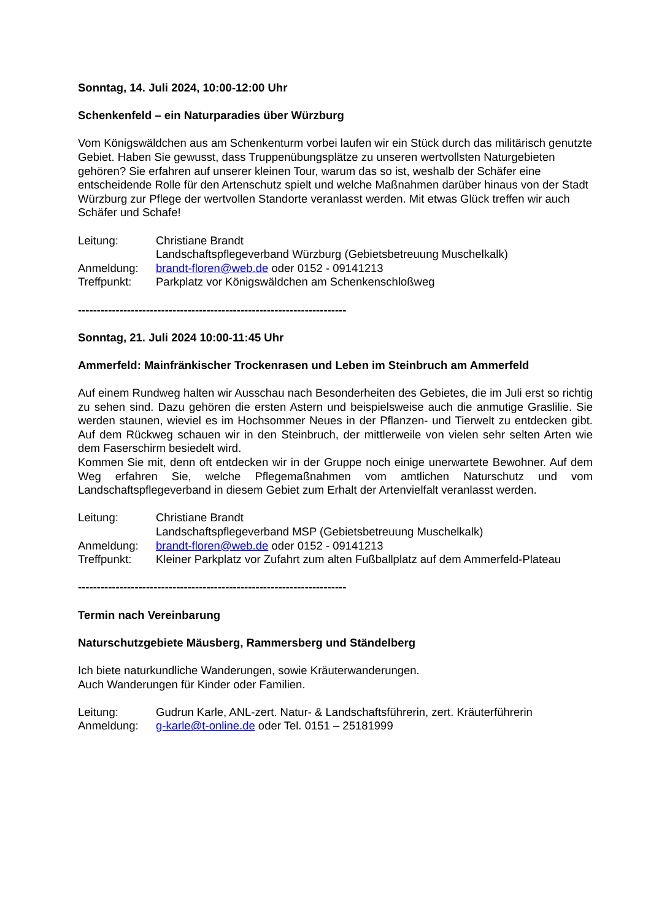Sonntag, 14. Juli 2024, 10:00-12:00 Uhr
Schenkenfeld – ein Naturparadies über Würzburg
Vom Königswäldchen aus am Schenkenturm vorbei laufen wir ein Stück durch das militärisch genutzte Gebiet. Haben Sie gewusst, dass Truppenübungsplätze zu unseren wertvollsten Naturgebieten gehören? Sie erfahren auf unserer kleinen Tour, warum das so ist, weshalb der Schäfer eine entscheidende Rolle für den Artenschutz spielt und welche Maßnahmen darüber hinaus von der Stadt Würzburg zur Pflege der wertvollen Standorte veranlasst werden. Mit etwas Glück treffen wir auch Schäfer und Schafe!
| Leitung: | Christiane Brandt Landschaftspflegeverband Würzburg (Gebietsbetreuung Muschelkalk) |
| Anmeldung: | brandt-floren@web.de oder 0152 - 09141213 |
| Treffpunkt: | Parkplatz vor Königswäldchen am Schenkenschloßweg |
-----------------------------------------------------------------------
Sonntag, 21. Juli 2024 10:00-11:45 Uhr
Ammerfeld: Mainfränkischer Trockenrasen und Leben im Steinbruch am Ammerfeld
Auf einem Rundweg halten wir Ausschau nach Besonderheiten des Gebietes, die im Juli erst so richtig zu sehen sind. Dazu gehören die ersten Astern und beispielsweise auch die anmutige Graslilie. Sie werden staunen, wieviel es im Hochsommer Neues in der Pflanzen- und Tierwelt zu entdecken gibt. Auf dem Rückweg schauen wir in den Steinbruch, der mittlerweile von vielen sehr selten Arten wie dem Faserschirm besiedelt wird.
Kommen Sie mit, denn oft entdecken wir in der Gruppe noch einige unerwartete Bewohner. Auf dem Weg erfahren Sie, welche Pflegemaßnahmen vom amtlichen Naturschutz und vom Landschaftspflegeverband in diesem Gebiet zum Erhalt der Artenvielfalt veranlasst werden.
| Leitung: | Christiane Brandt Landschaftspflegeverband MSP (Gebietsbetreuung Muschelkalk) |
| Anmeldung: | brandt-floren@web.de oder 0152 - 09141213 |
| Treffpunkt: | Kleiner Parkplatz vor Zufahrt zum alten Fußballplatz auf dem Ammerfeld-Plateau |
-----------------------------------------------------------------------
Termin nach Vereinbarung
Naturschutzgebiete Mäusberg, Rammersberg und Ständelberg
Ich biete naturkundliche Wanderungen, sowie Kräuterwanderungen.
Auch Wanderungen für Kinder oder Familien.
| Leitung: | Gudrun Karle, ANL-zert. Natur- & Landschaftsführerin, zert. Kräuterführerin |
| Anmeldung: | g-karle@t-online.de oder Tel. 0151 – 25181999 |